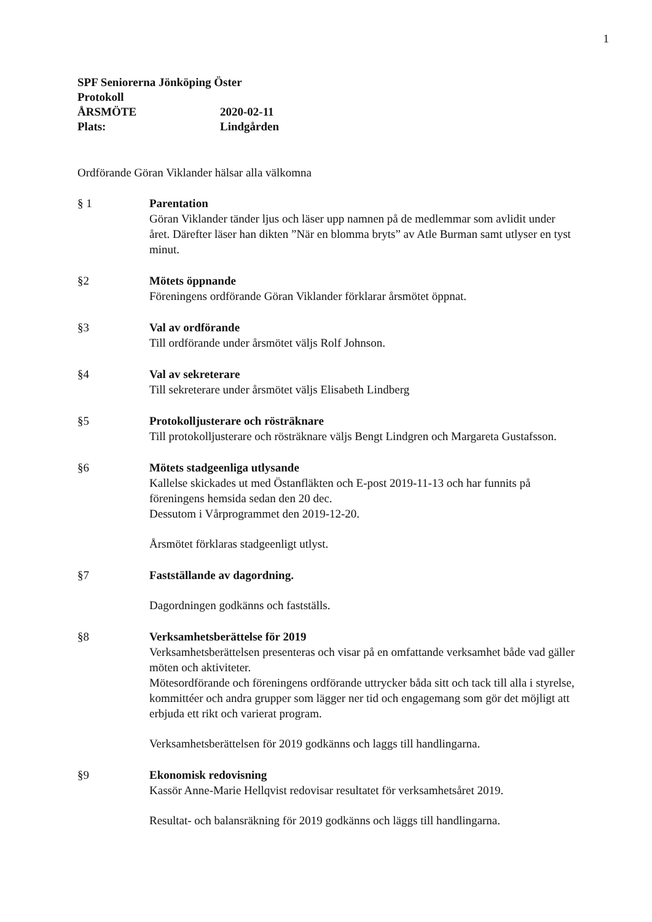1
SPF Seniorerna Jönköping Öster
Protokoll
ÅRSMÖTE 2020-02-11
Plats: Lindgården
Ordförande Göran Viklander hälsar alla välkomna
§ 1 Parentation
Göran Viklander tänder ljus och läser upp namnen på de medlemmar som avlidit under året. Därefter läser han dikten ”När en blomma bryts” av Atle Burman samt utlyser en tyst minut.
§2 Mötets öppnande
Föreningens ordförande Göran Viklander förklarar årsmötet öppnat.
§3 Val av ordförande
Till ordförande under årsmötet väljs Rolf Johnson.
§4 Val av sekreterare
Till sekreterare under årsmötet väljs Elisabeth Lindberg
§5 Protokolljusterare och rösträknare
Till protokolljusterare och rösträknare väljs Bengt Lindgren och Margareta Gustafsson.
§6 Mötets stadgeenliga utlysande
Kallelse skickades ut med Östanfläkten och E-post 2019-11-13 och har funnits på föreningens hemsida sedan den 20 dec.
Dessutom i Vårprogrammet den 2019-12-20.
Årsmötet förklaras stadgeenligt utlyst.
§7 Fastställande av dagordning.
Dagordningen godkänns och fastställs.
§8 Verksamhetsberättelse för 2019
Verksamhetsberättelsen presenteras och visar på en omfattande verksamhet både vad gäller möten och aktiviteter.
Mötesordförande och föreningens ordförande uttrycker båda sitt och tack till alla i styrelse, kommittéer och andra grupper som lägger ner tid och engagemang som gör det möjligt att erbjuda ett rikt och varierat program.
Verksamhetsberättelsen för 2019 godkänns och laggs till handlingarna.
§9 Ekonomisk redovisning
Kassör Anne-Marie Hellqvist redovisar resultatet för verksamhetsåret 2019.
Resultat- och balansräkning för 2019 godkänns och läggs till handlingarna.